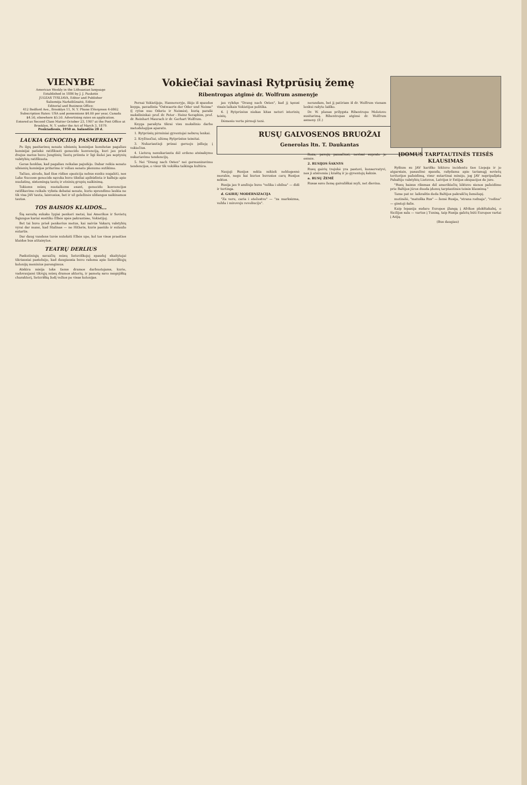VIENYBE
American Weekly in the Lithuanian language
Established in 1886 by J. J. Paukstis
JUOZAS TYSLIAVA, Editor and Publisher
Saliomėja Narkėliūnaitė, Editor
Editorial and Business Office:
412 Bedford Ave., Brooklyn 11, N. Y. Phone EVergreen 4-0862
Subscription Rates: USA and possessions $4.00 per year, Canada $4.50, elsewhere $5.50. Advertising rates on application.
Entered as Second Class Matter October 23, 1907 at the Post Office at Brooklyn, N. Y. under the Act of March 3, 1879.
Penktadienis, 1950 m. balandžio 28 d.
LAUKIA GENOCIDĄ PASMERKIANT
Po ilgų pasitarimų senato užsienių komisijos komitetas pagaliau komisijai patiekė ratifikuoti genocido konvenciją, kuri jau prieš dvejus metus buvo Jungtinių Tautų priimta ir ligi šiolei jau septynių valstybių ratifikuota.
Geras ženklas, kad pagaliau reikalas pajudėjo. Dabar reikia senato užsienių komisijos pritarimo ir vėliau senato plenumo sutikimo.
Tačiau, atrodo, kad šios rūšies opozicija nebus sunku nugalėti, nes Lake Success genocido sąvoka buvo tiksliai apibūdinta ir kalbėjo apie nuolatinę, sistemingą tautų ir etninių grupių naikinimą.
Tokioms mūsų nuotaikoms esant, genocido konvencijos ratifikavimo reikalu vyksta debatai senate, kurio sprendimo laukia ne tik visa JAV tauta, laisvosios, bet ir už geležinės uždangos naikinamos tautos.
TOS BAISIOS KLAIDOS...
Šią savaitę sukako lygiai penkeri metai, kai Amerikos ir Sovietų Sąjungos kariai susitiko Elbės upės pakrantėse, Vokietijoj.
Bet tai buvo prieš penkerius metus, kai naivūs Vakarų valstybių vyrai dar manė, kad Stalinas — ne Hitleris, kuris pasiūlo ir sulaužo sutartis.
Dar daug vandens turės nutekėti Elbės upe, kol tos visos praeities klaidos bus atitaisytos.
TEATRŲ DERLIUS
Paskutiniųjų savaičių mūsų lietuviškojoj spaudoj skaitytojai tikriausiai pastebėjo, kad daugiausia buvo rašoma apie lietuviškųjų kolonijų meninius parengimus.
Atskira misija teks tiems dramos darbuotojams, kurie, vadovaujami tikrųjų mūsų dramos aktorių, ir pametę savo mėgėjišką charakterį, lietuvišką žodį vežios po visas kolonijas.
Vokiečiai savinasi Rytprūsių žemę
Ribentropas atgimė dr. Wolfrum asmenyje
Pernai Vokietijoje, Hannoveryje, išėjo iš spaudos knyga, pavadinta "Ostwaerts der Oder und Neisse" (Į rytus nuo Oderio ir Neissės), kurią parašė mokslininkai: prof. dr. Peter - Heinz Seraphim, prof. dr. Reinhart Maurach ir dr. Gerhart Wolfrum.
Knyga parašyta tikrai visu mokslinio darbo metodologijos aparatu.
1. Rytprūsių pirminiai gyventojai nebuvę lenkai.
2. Kryžiuočiai, užėmę Rytprūsius teisėtai.
3. Nukariautieji prūsai geruoju įsilieję į vokiečius.
4. Lietuvą nenukariauta dėl ordeno atsisakymo nukariavimo tendencijų.
5. Nei "Drang nach Osten" nei germanizavimo tendencijos, o visur tik vokiška taikinga kultūra.
jau vykdęs "Drang nach Osten", kad jį tęsusi visais laikais Vokietijos politika.
6. Į Rytprūsius niekas kitas neturi istorinių teisių.
Dėmesio verta pirmoji tezė.
RUSŲ GALVOSENOS BRUOŽAI
Generolas ltn. T. Daukantas
Naujoji Rusijos sekta nėkiek neblogesnė moralės, negu kai kurios buvusios carų Rusijos sektos.
Rusija jau 9 amžiuje buvo "velika i obilna" — didi ir turtinga.
d. GAIRIŲ MODERNIZACIJA
"Za veru, caria i otečestvo" — "za marksizma, vožda i mirovuju revoliuciju".
nerandam, bet jį patiriam iš dr. Wolfrum vienam lenkui rašyto laiško.
Dr. W. planas prilygsta Ribentropo Molotovo susitarimą. Ribentropas atgimė dr. Wolfrum asmeny. (E.)
Roza, pavojų pamačiusi, nevisai suprato jo esmės.
2. RUSIJOS ŠAKNYS
Rusų gairių trejukė yra pastovi, konservatyvi, nes ji atsiremia į kraštą ir jo gyventojų šaknis.
a. RUSŲ ŽEMĖ
Rusas savo žemę gaivališkai myli, net dievina.
ĮDOMUS TARPTAUTINĖS TEISĖS KLAUSIMAS
Ryšium su JAV kariško lėktuvo incidentu ties Liepoja ir jo atgarsiais, pasaulinė spauda, rašydama apie tariamąjį sovietų teritorijos pažeidimą, visur sutartinai minėjo, jog JAV nepripažįsta Pabaltijo valstybių Lietuvos, Latvijos ir Estijos okupacijos de jure.
"Rusų baisus riksmas dėl amerikiečių lėktuvo sienos pažeidimo prie Baltijos jūros duoda įdomų tarptautinės teisės klausimą."
Tame pat nr. laikraštis deda Baltijos pakraščių žemėlapį.
motinėlė, "matuška Rus" — žemė Rusija, "strana rodnaja", "rodina" — gimtoji šalis.
Kaip Ispanija sudaro Europos įžangą į Afrikos plokštakalnį, o Sicilijos sala — vartus į Tunisą, taip Rusija galėtų būti Europos vartai į Aziją.
(Bus daugiau)